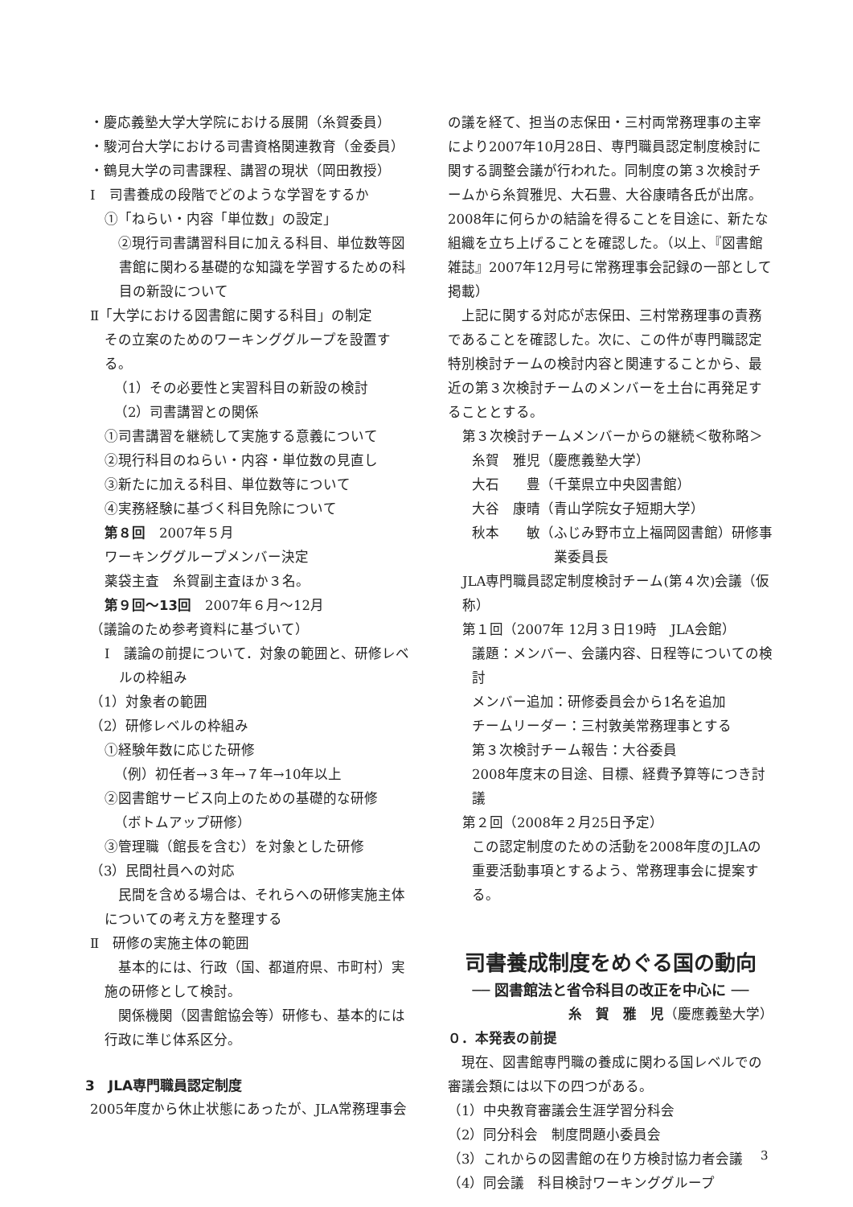・慶応義塾大学大学院における展開（糸賀委員）
・駿河台大学における司書資格関連教育（金委員）
・鶴見大学の司書課程、講習の現状（岡田教授）
Ⅰ　司書養成の段階でどのような学習をするか
①「ねらい・内容「単位数」の設定」
　②現行司書講習科目に加える科目、単位数等図書館に関わる基礎的な知識を学習するための科目の新設について
Ⅱ「大学における図書館に関する科目」の制定
その立案のためのワーキンググループを設置する。
（1）その必要性と実習科目の新設の検討
（2）司書講習との関係
①司書講習を継続して実施する意義について
②現行科目のねらい・内容・単位数の見直し
③新たに加える科目、単位数等について
④実務経験に基づく科目免除について
第８回　2007年５月
ワーキンググループメンバー決定
薬袋主査　糸賀副主査ほか３名。
第９回〜13回　2007年６月〜12月
（議論のため参考資料に基づいて）
Ⅰ　議論の前提について．対象の範囲と、研修レベルの枠組み
（1）対象者の範囲
（2）研修レベルの枠組み
①経験年数に応じた研修
（例）初任者→３年→７年→10年以上
②図書館サービス向上のための基礎的な研修
（ボトムアップ研修）
③管理職（館長を含む）を対象とした研修
（3）民間社員への対応
　民間を含める場合は、それらへの研修実施主体についての考え方を整理する
Ⅱ　研修の実施主体の範囲
　基本的には、行政（国、都道府県、市町村）実施の研修として検討。
　関係機関（図書館協会等）研修も、基本的には行政に準じ体系区分。
3　JLA専門職員認定制度
2005年度から休止状態にあったが、JLA常務理事会
の議を経て、担当の志保田・三村両常務理事の主宰により2007年10月28日、専門職員認定制度検討に関する調整会議が行われた。同制度の第３次検討チームから糸賀雅児、大石豊、大谷康晴各氏が出席。2008年に何らかの結論を得ることを目途に、新たな組織を立ち上げることを確認した。（以上、『図書館雑誌』2007年12月号に常務理事会記録の一部として掲載）
　上記に関する対応が志保田、三村常務理事の責務であることを確認した。次に、この件が専門職認定特別検討チームの検討内容と関連することから、最近の第３次検討チームのメンバーを土台に再発足することとする。
第３次検討チームメンバーからの継続＜敬称略＞
糸賀　雅児（慶應義塾大学）
大石　　豊（千葉県立中央図書館）
大谷　康晴（青山学院女子短期大学）
秋本　　敏（ふじみ野市立上福岡図書館）研修事
　　　　　　業委員長
JLA専門職員認定制度検討チーム(第４次)会議（仮称）
第１回（2007年 12月３日19時　JLA会館）
議題：メンバー、会議内容、日程等についての検討
メンバー追加：研修委員会から1名を追加
チームリーダー：三村敦美常務理事とする
第３次検討チーム報告：大谷委員
2008年度末の目途、目標、経費予算等につき討議
第２回（2008年２月25日予定）
この認定制度のための活動を2008年度のJLAの重要活動事項とするよう、常務理事会に提案する。
司書養成制度をめぐる国の動向
── 図書館法と省令科目の改正を中心に ──
糸　賀　雅　児（慶應義塾大学）
０．本発表の前提
　現在、図書館専門職の養成に関わる国レベルでの審議会類には以下の四つがある。
（1）中央教育審議会生涯学習分科会
（2）同分科会　制度問題小委員会
（3）これからの図書館の在り方検討協力者会議
（4）同会議　科目検討ワーキンググループ
3